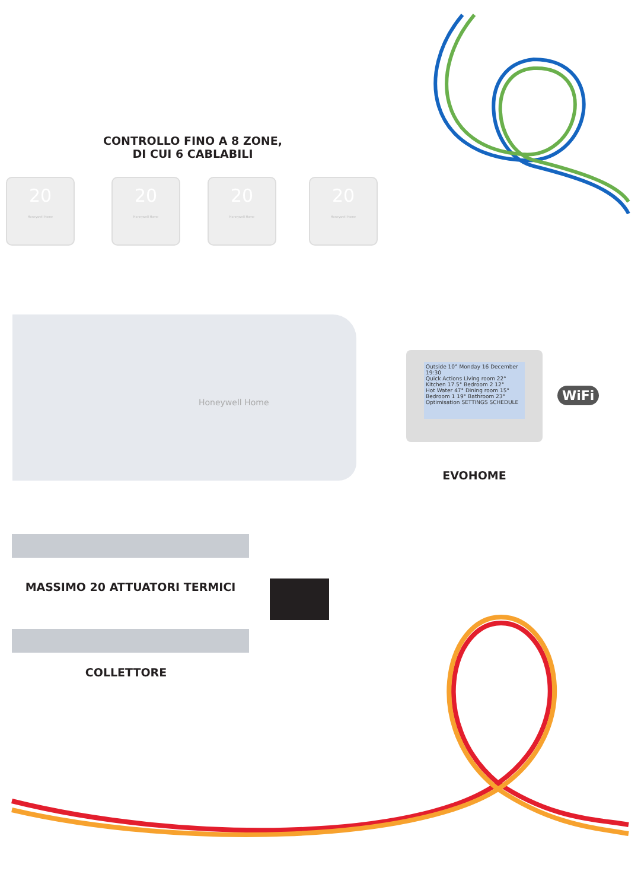CONTROLLO FINO A 8 ZONE,
DI CUI 6 CABLABILI
20
Honeywell Home
20
Honeywell Home
20
Honeywell Home
20
Honeywell Home
Honeywell Home
Outside 10° Monday 16 December 19:30
Quick Actions Living room 22° Kitchen 17.5° Bedroom 2 12°
Hot Water 47° Dining room 15° Bedroom 1 19° Bathroom 23°
Optimisation SETTINGS SCHEDULE
WiFi
EVOHOME
MASSIMO 20 ATTUATORI TERMICI
COLLETTORE